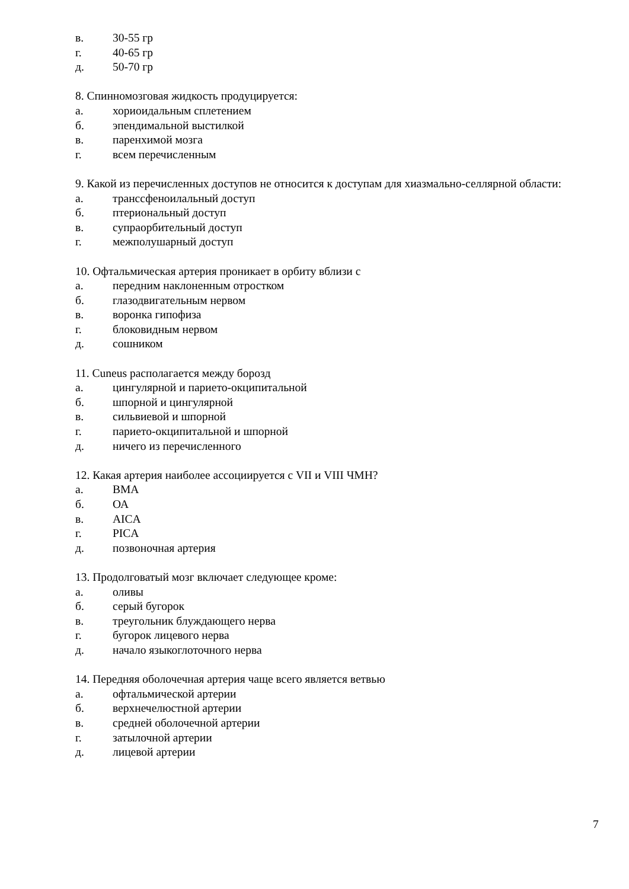в. 30-55 гр
г. 40-65 гр
д. 50-70 гр
8. Спинномозговая жидкость продуцируется:
а. хориоидальным сплетением
б. эпендимальной выстилкой
в. паренхимой мозга
г. всем перечисленным
9. Какой из перечисленных доступов не относится к доступам для хиазмально-селлярной области:
а. транссфеноилальный доступ
б. птериональный доступ
в. супраорбительный доступ
г. межполушарный доступ
10. Офтальмическая артерия проникает в орбиту вблизи с
а. передним наклоненным отростком
б. глазодвигательным нервом
в. воронка гипофиза
г. блоковидным нервом
д. сошником
11. Cuneus располагается между борозд
а. цингулярной и парието-окципитальной
б. шпорной и цингулярной
в. сильвиевой и шпорной
г. парието-окципитальной и шпорной
д. ничего из перечисленного
12. Какая артерия наиболее ассоциируется с VII и VIII ЧМН?
а. ВМА
б. ОА
в. AICA
г. PICA
д. позвоночная артерия
13. Продолговатый мозг включает следующее кроме:
а. оливы
б. серый бугорок
в. треугольник блуждающего нерва
г. бугорок лицевого нерва
д. начало языкоглоточного нерва
14. Передняя оболочечная артерия чаще всего является ветвью
а. офтальмической артерии
б. верхнечелюстной артерии
в. средней оболочечной артерии
г. затылочной артерии
д. лицевой артерии
7